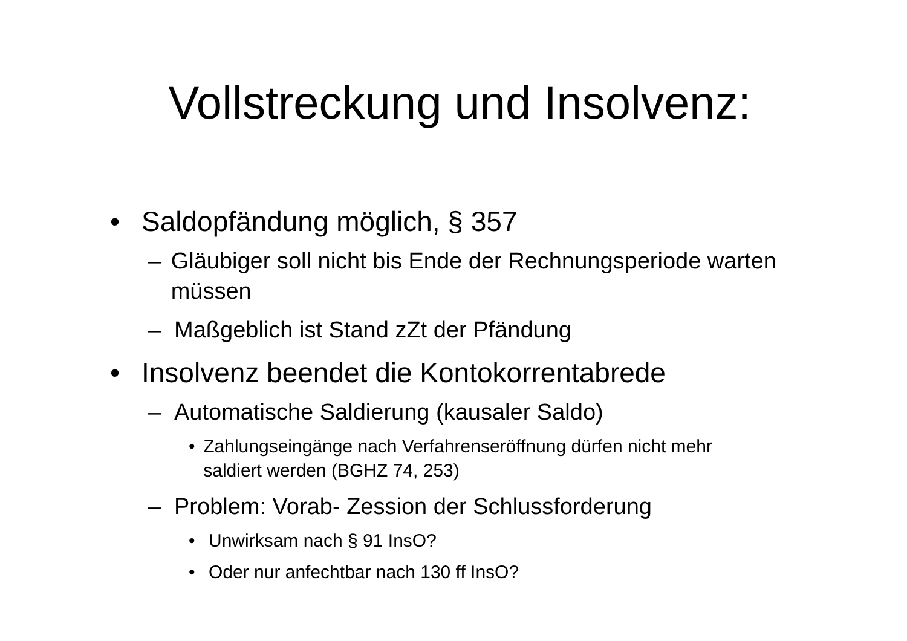Vollstreckung und Insolvenz:
• Saldopfändung möglich, § 357
– Gläubiger soll nicht bis Ende der Rechnungsperiode warten müssen
– Maßgeblich ist Stand zZt der Pfändung
• Insolvenz beendet die Kontokorrentabrede
– Automatische Saldierung (kausaler Saldo)
• Zahlungseingänge nach Verfahrenseröffnung dürfen nicht mehr saldiert werden (BGHZ 74, 253)
– Problem: Vorab- Zession der Schlussforderung
• Unwirksam nach § 91 InsO?
• Oder nur anfechtbar nach 130 ff InsO?